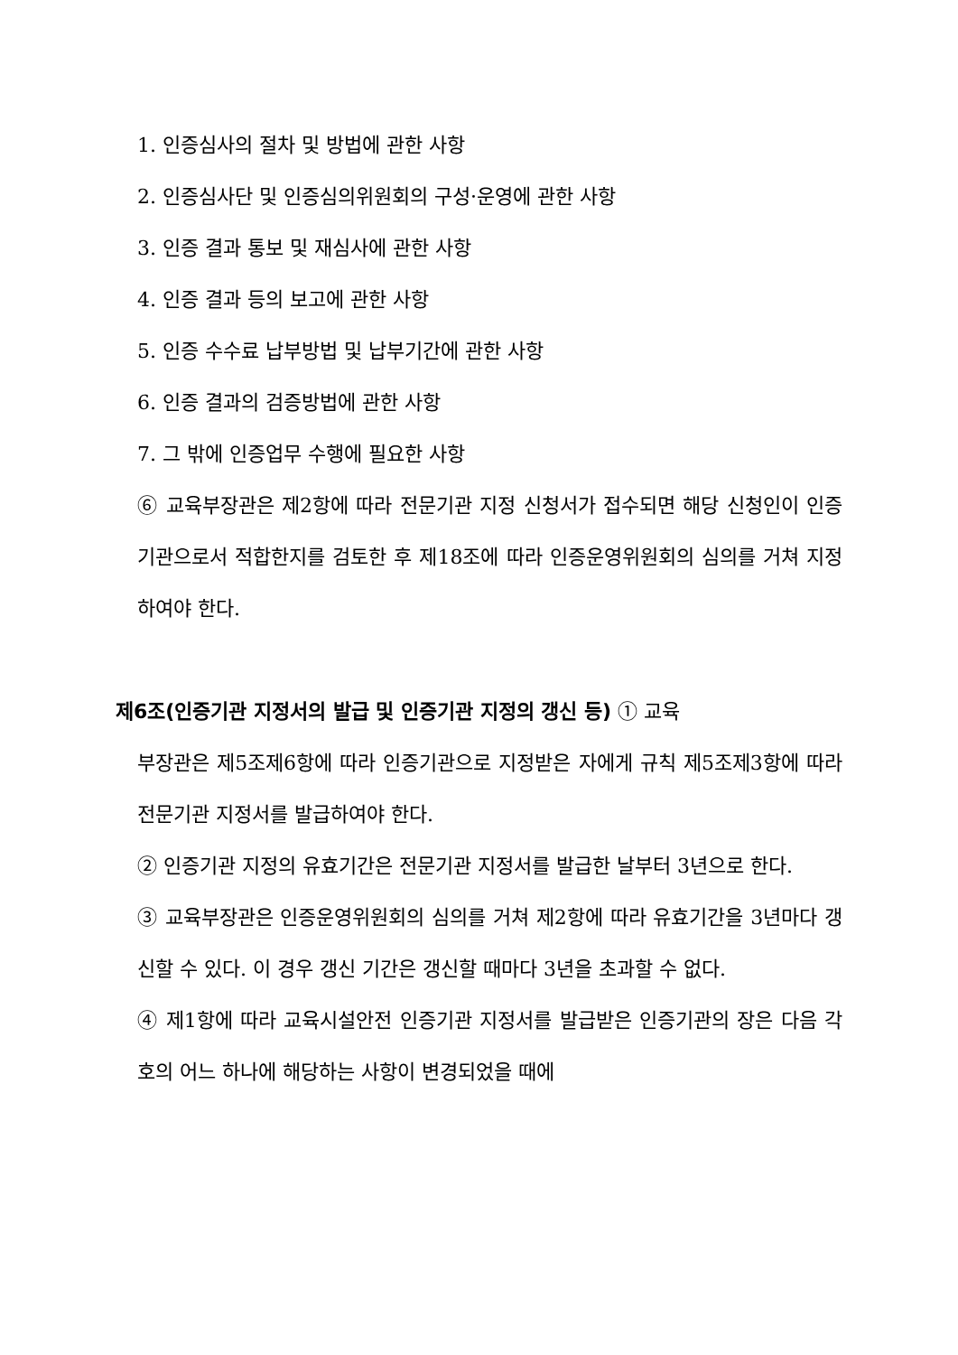1. 인증심사의 절차 및 방법에 관한 사항
2. 인증심사단 및 인증심의위원회의 구성·운영에 관한 사항
3. 인증 결과 통보 및 재심사에 관한 사항
4. 인증 결과 등의 보고에 관한 사항
5. 인증 수수료 납부방법 및 납부기간에 관한 사항
6. 인증 결과의 검증방법에 관한 사항
7. 그 밖에 인증업무 수행에 필요한 사항
⑥ 교육부장관은 제2항에 따라 전문기관 지정 신청서가 접수되면 해당 신청인이 인증기관으로서 적합한지를 검토한 후 제18조에 따라 인증운영위원회의 심의를 거쳐 지정하여야 한다.
제6조(인증기관 지정서의 발급 및 인증기관 지정의 갱신 등) ① 교육
부장관은 제5조제6항에 따라 인증기관으로 지정받은 자에게 규칙 제5조제3항에 따라 전문기관 지정서를 발급하여야 한다.
② 인증기관 지정의 유효기간은 전문기관 지정서를 발급한 날부터 3년으로 한다.
③ 교육부장관은 인증운영위원회의 심의를 거쳐 제2항에 따라 유효기간을 3년마다 갱신할 수 있다. 이 경우 갱신 기간은 갱신할 때마다 3년을 초과할 수 없다.
④ 제1항에 따라 교육시설안전 인증기관 지정서를 발급받은 인증기관의 장은 다음 각 호의 어느 하나에 해당하는 사항이 변경되었을 때에